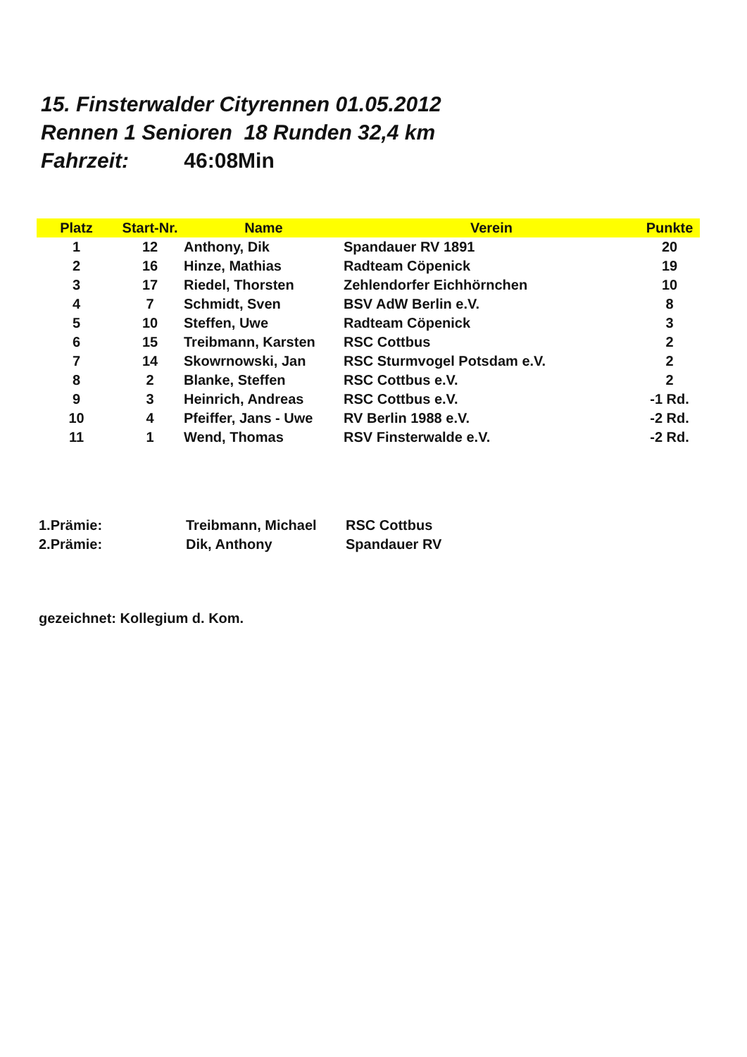15. Finsterwalder Cityrennen 01.05.2012
Rennen 1 Senioren 18 Runden 32,4 km
Fahrzeit: 46:08Min
| Platz | Start-Nr. | Name | Verein | Punkte |
| --- | --- | --- | --- | --- |
| 1 | 12 | Anthony, Dik | Spandauer RV 1891 | 20 |
| 2 | 16 | Hinze, Mathias | Radteam Cöpenick | 19 |
| 3 | 17 | Riedel, Thorsten | Zehlendorfer Eichhörnchen | 10 |
| 4 | 7 | Schmidt, Sven | BSV AdW Berlin e.V. | 8 |
| 5 | 10 | Steffen, Uwe | Radteam Cöpenick | 3 |
| 6 | 15 | Treibmann, Karsten | RSC Cottbus | 2 |
| 7 | 14 | Skowrnowski, Jan | RSC Sturmvogel Potsdam e.V. | 2 |
| 8 | 2 | Blanke, Steffen | RSC Cottbus e.V. | 2 |
| 9 | 3 | Heinrich, Andreas | RSC Cottbus e.V. | -1 Rd. |
| 10 | 4 | Pfeiffer, Jans - Uwe | RV Berlin 1988 e.V. | -2 Rd. |
| 11 | 1 | Wend, Thomas | RSV Finsterwalde e.V. | -2 Rd. |
1.Prämie: Treibmann, Michael RSC Cottbus
2.Prämie: Dik, Anthony Spandauer RV
gezeichnet: Kollegium d. Kom.